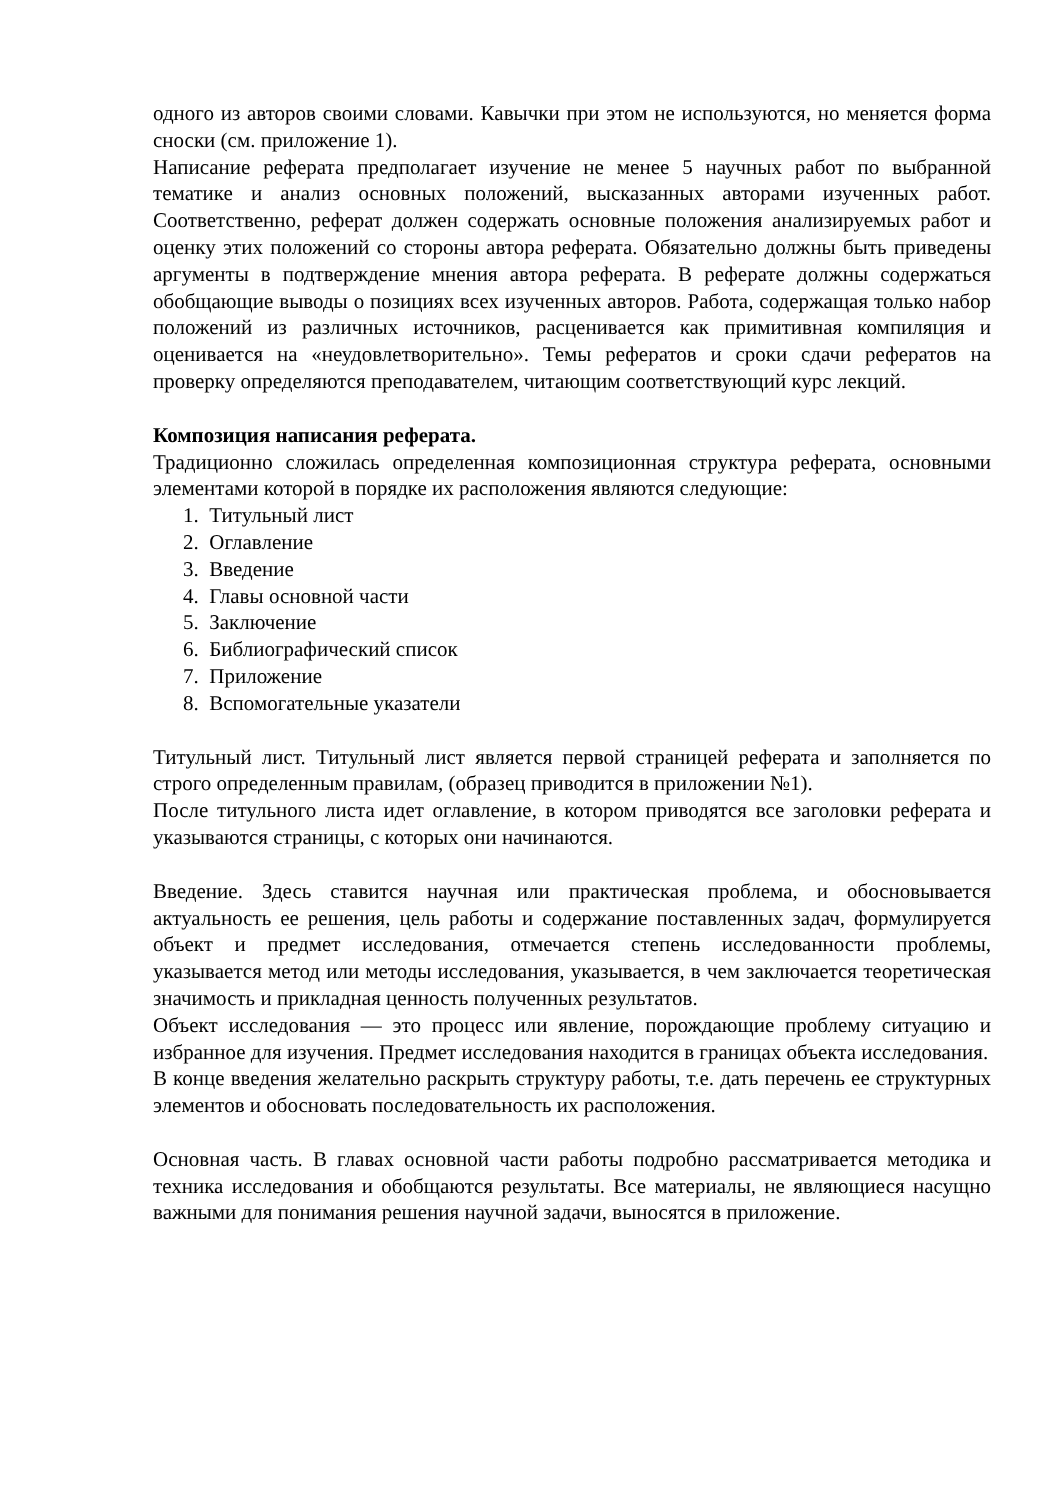одного из авторов своими словами. Кавычки при этом не используются, но меняется форма сноски (см. приложение 1).
Написание реферата предполагает изучение не менее 5 научных работ по выбранной тематике и анализ основных положений, высказанных авторами изученных работ. Соответственно, реферат должен содержать основные положения анализируемых работ и оценку этих положений со стороны автора реферата. Обязательно должны быть приведены аргументы в подтверждение мнения автора реферата. В реферате должны содержаться обобщающие выводы о позициях всех изученных авторов. Работа, содержащая только набор положений из различных источников, расценивается как примитивная компиляция и оценивается на «неудовлетворительно». Темы рефератов и сроки сдачи рефератов на проверку определяются преподавателем, читающим соответствующий курс лекций.
Композиция написания реферата.
Традиционно сложилась определенная композиционная структура реферата, основными элементами которой в порядке их расположения являются следующие:
1. Титульный лист
2. Оглавление
3. Введение
4. Главы основной части
5. Заключение
6. Библиографический список
7. Приложение
8. Вспомогательные указатели
Титульный лист. Титульный лист является первой страницей реферата и заполняется по строго определенным правилам, (образец приводится в приложении №1).
После титульного листа идет оглавление, в котором приводятся все заголовки реферата и указываются страницы, с которых они начинаются.
Введение. Здесь ставится научная или практическая проблема, и обосновывается актуальность ее решения, цель работы и содержание поставленных задач, формулируется объект и предмет исследования, отмечается степень исследованности проблемы, указывается метод или методы исследования, указывается, в чем заключается теоретическая значимость и прикладная ценность полученных результатов.
Объект исследования — это процесс или явление, порождающие проблему ситуацию и избранное для изучения. Предмет исследования находится в границах объекта исследования.
В конце введения желательно раскрыть структуру работы, т.е. дать перечень ее структурных элементов и обосновать последовательность их расположения.
Основная часть. В главах основной части работы подробно рассматривается методика и техника исследования и обобщаются результаты. Все материалы, не являющиеся насущно важными для понимания решения научной задачи, выносятся в приложение.